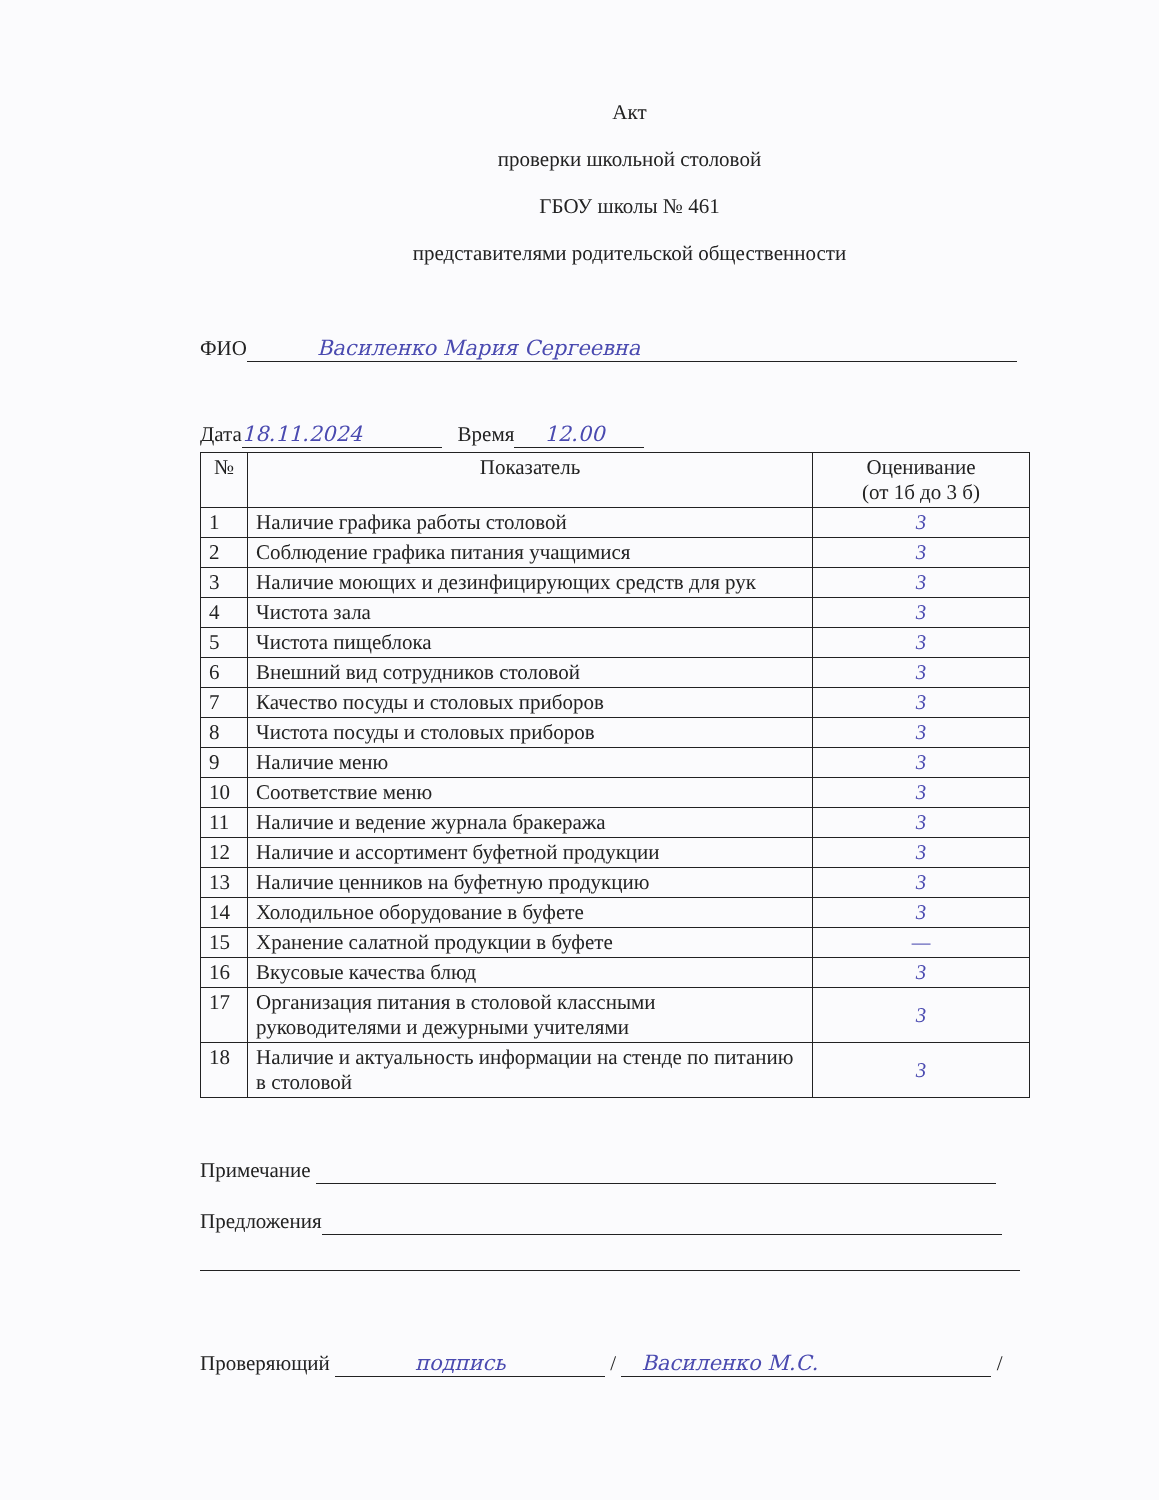Акт
проверки школьной столовой
ГБОУ школы № 461
представителями родительской общественности
ФИО Василенко Мария Сергеевна
Дата 18.11.2024 Время 12.00
| № | Показатель | Оценивание (от 1б до 3 б) |
| --- | --- | --- |
| 1 | Наличие графика работы столовой | 3 |
| 2 | Соблюдение графика питания учащимися | 3 |
| 3 | Наличие моющих и дезинфицирующих средств для рук | 3 |
| 4 | Чистота зала | 3 |
| 5 | Чистота пищеблока | 3 |
| 6 | Внешний вид сотрудников столовой | 3 |
| 7 | Качество посуды и столовых приборов | 3 |
| 8 | Чистота посуды и столовых приборов | 3 |
| 9 | Наличие меню | 3 |
| 10 | Соответствие меню | 3 |
| 11 | Наличие и ведение журнала бракеража | 3 |
| 12 | Наличие и ассортимент буфетной продукции | 3 |
| 13 | Наличие ценников на буфетную продукцию | 3 |
| 14 | Холодильное оборудование в буфете | 3 |
| 15 | Хранение салатной продукции в буфете | — |
| 16 | Вкусовые качества блюд | 3 |
| 17 | Организация питания в столовой классными руководителями и дежурными учителями | 3 |
| 18 | Наличие и актуальность информации на стенде по питанию в столовой | 3 |
Примечание
Предложения
Проверяющий подпись / Василенко М.С. /